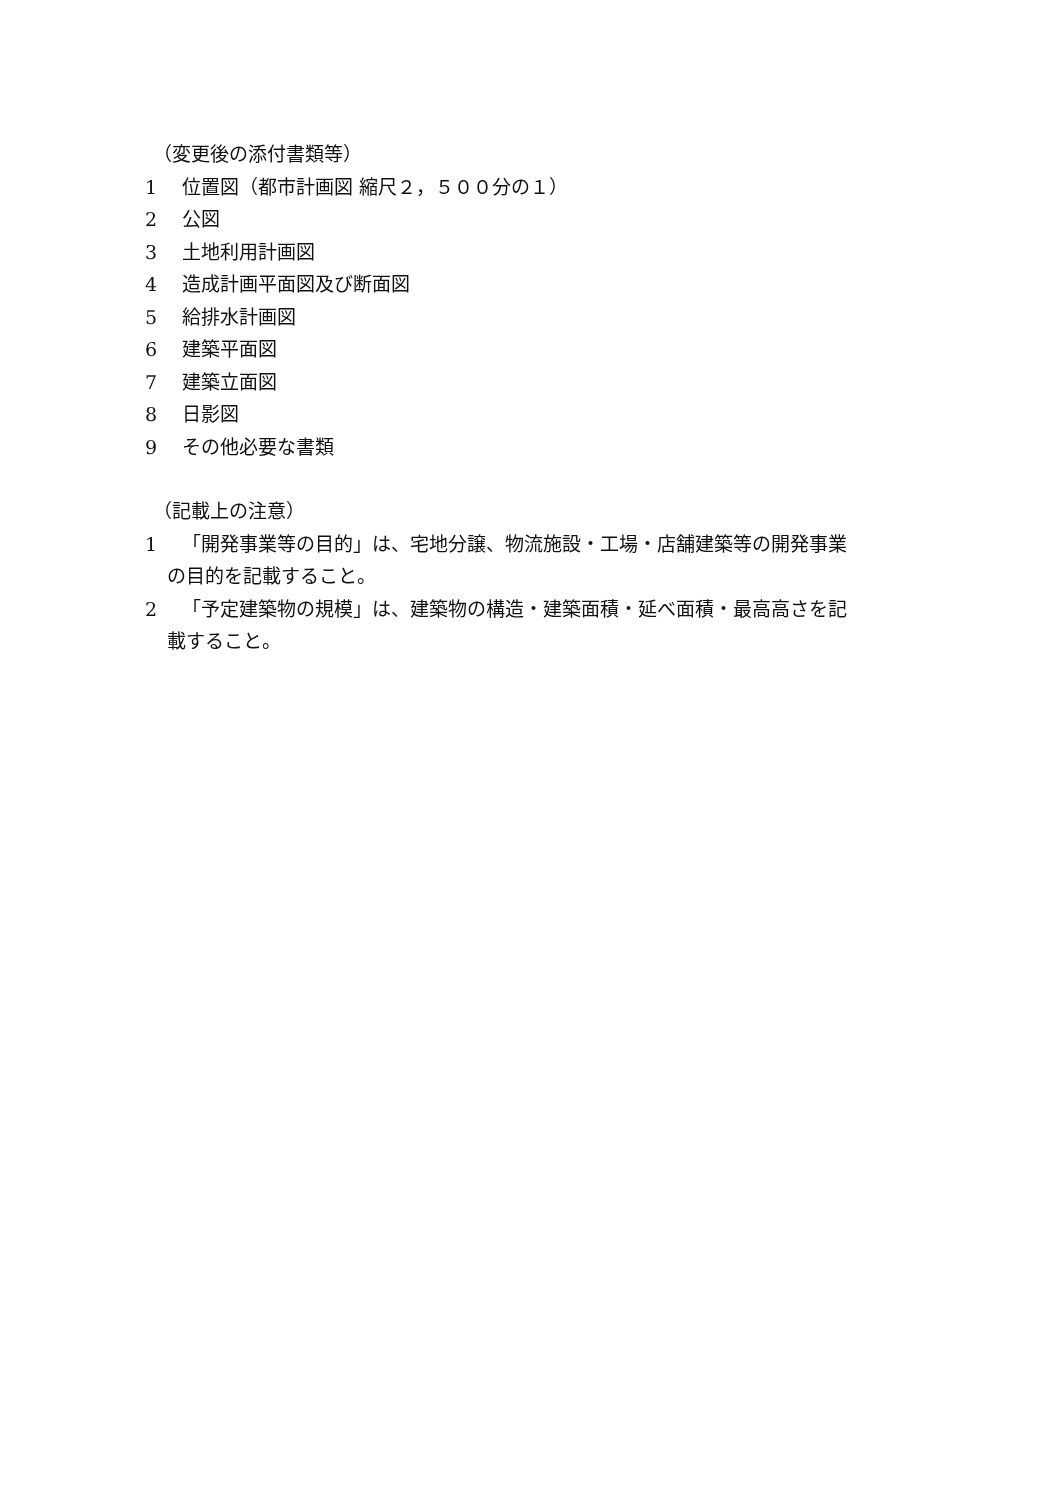（変更後の添付書類等）
1 位置図（都市計画図 縮尺２，５００分の１）
2 公図
3 土地利用計画図
4 造成計画平面図及び断面図
5 給排水計画図
6 建築平面図
7 建築立面図
8 日影図
9 その他必要な書類
（記載上の注意）
1 「開発事業等の目的」は、宅地分譲、物流施設・工場・店舗建築等の開発事業
の目的を記載すること。
2 「予定建築物の規模」は、建築物の構造・建築面積・延べ面積・最高高さを記
載すること。